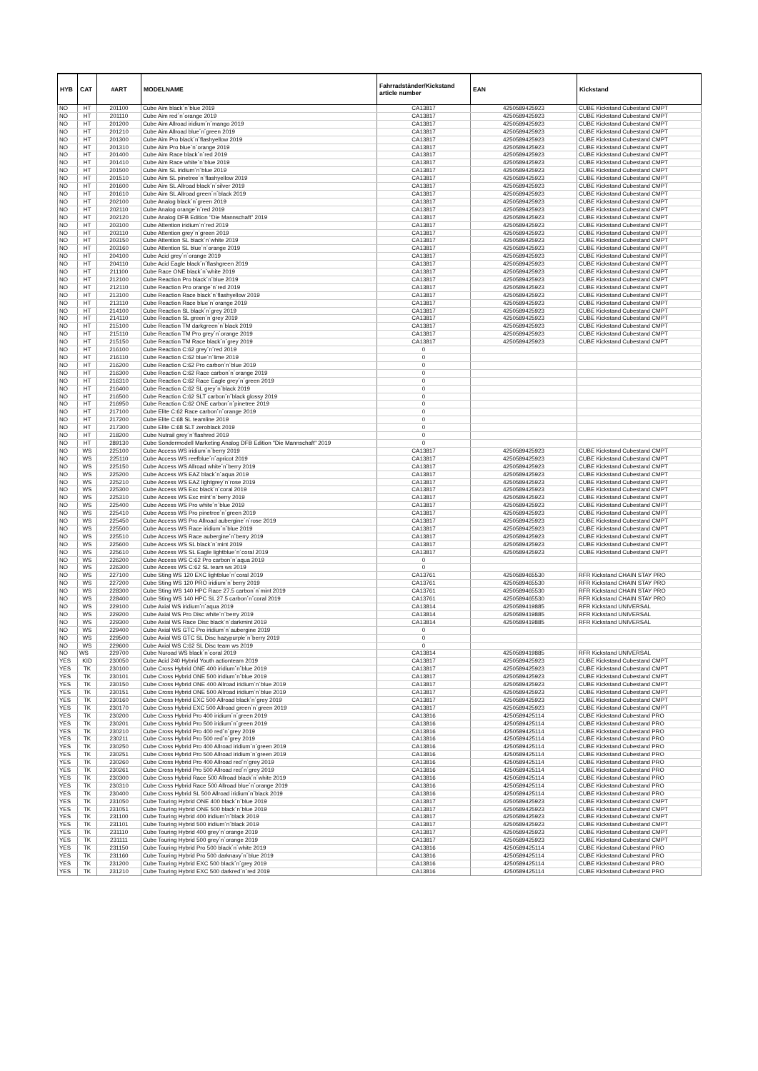| HYB | CAT | #ART | MODELNAME | Fahrradständer/Kickstand article number | EAN | Kickstand |
| --- | --- | --- | --- | --- | --- | --- |
| NO | HT | 201100 | Cube Aim black´n´blue 2019 | CA13817 | 4250589425923 | CUBE Kickstand Cubestand CMPT |
| NO | HT | 201110 | Cube Aim red´n´orange 2019 | CA13817 | 4250589425923 | CUBE Kickstand Cubestand CMPT |
| NO | HT | 201200 | Cube Aim Allroad iridium´n´mango 2019 | CA13817 | 4250589425923 | CUBE Kickstand Cubestand CMPT |
| NO | HT | 201210 | Cube Aim Allroad blue´n´green 2019 | CA13817 | 4250589425923 | CUBE Kickstand Cubestand CMPT |
| NO | HT | 201300 | Cube Aim Pro black´n´flashyellow 2019 | CA13817 | 4250589425923 | CUBE Kickstand Cubestand CMPT |
| NO | HT | 201310 | Cube Aim Pro blue´n´orange 2019 | CA13817 | 4250589425923 | CUBE Kickstand Cubestand CMPT |
| NO | HT | 201400 | Cube Aim Race black´n´red 2019 | CA13817 | 4250589425923 | CUBE Kickstand Cubestand CMPT |
| NO | HT | 201410 | Cube Aim Race white´n´blue 2019 | CA13817 | 4250589425923 | CUBE Kickstand Cubestand CMPT |
| NO | HT | 201500 | Cube Aim SL iridium´n´blue 2019 | CA13817 | 4250589425923 | CUBE Kickstand Cubestand CMPT |
| NO | HT | 201510 | Cube Aim SL pinetree´n´flashyellow 2019 | CA13817 | 4250589425923 | CUBE Kickstand Cubestand CMPT |
| NO | HT | 201600 | Cube Aim SL Allroad black´n´silver 2019 | CA13817 | 4250589425923 | CUBE Kickstand Cubestand CMPT |
| NO | HT | 201610 | Cube Aim SL Allroad green´n´black 2019 | CA13817 | 4250589425923 | CUBE Kickstand Cubestand CMPT |
| NO | HT | 202100 | Cube Analog black´n´green 2019 | CA13817 | 4250589425923 | CUBE Kickstand Cubestand CMPT |
| NO | HT | 202110 | Cube Analog orange´n´red 2019 | CA13817 | 4250589425923 | CUBE Kickstand Cubestand CMPT |
| NO | HT | 202120 | Cube Analog DFB Edition "Die Mannschaft" 2019 | CA13817 | 4250589425923 | CUBE Kickstand Cubestand CMPT |
| NO | HT | 203100 | Cube Attention iridium´n´red 2019 | CA13817 | 4250589425923 | CUBE Kickstand Cubestand CMPT |
| NO | HT | 203110 | Cube Attention grey´n´green 2019 | CA13817 | 4250589425923 | CUBE Kickstand Cubestand CMPT |
| NO | HT | 203150 | Cube Attention SL black´n´white 2019 | CA13817 | 4250589425923 | CUBE Kickstand Cubestand CMPT |
| NO | HT | 203160 | Cube Attention SL blue´n´orange 2019 | CA13817 | 4250589425923 | CUBE Kickstand Cubestand CMPT |
| NO | HT | 204100 | Cube Acid grey´n´orange 2019 | CA13817 | 4250589425923 | CUBE Kickstand Cubestand CMPT |
| NO | HT | 204110 | Cube Acid Eagle black´n´flashgreen 2019 | CA13817 | 4250589425923 | CUBE Kickstand Cubestand CMPT |
| NO | HT | 211100 | Cube Race ONE black´n´white 2019 | CA13817 | 4250589425923 | CUBE Kickstand Cubestand CMPT |
| NO | HT | 212100 | Cube Reaction Pro black´n´blue 2019 | CA13817 | 4250589425923 | CUBE Kickstand Cubestand CMPT |
| NO | HT | 212110 | Cube Reaction Pro orange´n´red 2019 | CA13817 | 4250589425923 | CUBE Kickstand Cubestand CMPT |
| NO | HT | 213100 | Cube Reaction Race black´n´flashyellow 2019 | CA13817 | 4250589425923 | CUBE Kickstand Cubestand CMPT |
| NO | HT | 213110 | Cube Reaction Race blue´n´orange 2019 | CA13817 | 4250589425923 | CUBE Kickstand Cubestand CMPT |
| NO | HT | 214100 | Cube Reaction SL black´n´grey 2019 | CA13817 | 4250589425923 | CUBE Kickstand Cubestand CMPT |
| NO | HT | 214110 | Cube Reaction SL green´n´grey 2019 | CA13817 | 4250589425923 | CUBE Kickstand Cubestand CMPT |
| NO | HT | 215100 | Cube Reaction TM darkgreen´n´black 2019 | CA13817 | 4250589425923 | CUBE Kickstand Cubestand CMPT |
| NO | HT | 215110 | Cube Reaction TM Pro grey´n´orange 2019 | CA13817 | 4250589425923 | CUBE Kickstand Cubestand CMPT |
| NO | HT | 215150 | Cube Reaction TM Race black´n´grey 2019 | CA13817 | 4250589425923 | CUBE Kickstand Cubestand CMPT |
| NO | HT | 216100 | Cube Reaction C:62 grey´n´red 2019 | 0 | | |
| NO | HT | 216110 | Cube Reaction C:62 blue´n´lime 2019 | 0 | | |
| NO | HT | 216200 | Cube Reaction C:62 Pro carbon´n´blue 2019 | 0 | | |
| NO | HT | 216300 | Cube Reaction C:62 Race carbon´n´orange 2019 | 0 | | |
| NO | HT | 216310 | Cube Reaction C:62 Race Eagle grey´n´green 2019 | 0 | | |
| NO | HT | 216400 | Cube Reaction C:62 SL grey´n´black 2019 | 0 | | |
| NO | HT | 216500 | Cube Reaction C:62 SLT carbon´n´black glossy 2019 | 0 | | |
| NO | HT | 216950 | Cube Reaction C:62 ONE carbon´n´pinetree 2019 | 0 | | |
| NO | HT | 217100 | Cube Elite C:62 Race carbon´n´orange 2019 | 0 | | |
| NO | HT | 217200 | Cube Elite C:68 SL teamline 2019 | 0 | | |
| NO | HT | 217300 | Cube Elite C:68 SLT zeroblack 2019 | 0 | | |
| NO | HT | 218200 | Cube Nutrail grey´n´flashred 2019 | 0 | | |
| NO | HT | 289130 | Cube Sondermodell Marketing Analog DFB Edition "Die Mannschaft" 2019 | 0 | | |
| NO | WS | 225100 | Cube Access WS iridium´n´berry 2019 | CA13817 | 4250589425923 | CUBE Kickstand Cubestand CMPT |
| NO | WS | 225110 | Cube Access WS reefblue´n´apricot 2019 | CA13817 | 4250589425923 | CUBE Kickstand Cubestand CMPT |
| NO | WS | 225150 | Cube Access WS Allroad white´n´berry 2019 | CA13817 | 4250589425923 | CUBE Kickstand Cubestand CMPT |
| NO | WS | 225200 | Cube Access WS EAZ black´n´aqua 2019 | CA13817 | 4250589425923 | CUBE Kickstand Cubestand CMPT |
| NO | WS | 225210 | Cube Access WS EAZ lightgrey´n´rose 2019 | CA13817 | 4250589425923 | CUBE Kickstand Cubestand CMPT |
| NO | WS | 225300 | Cube Access WS Exc black´n´coral 2019 | CA13817 | 4250589425923 | CUBE Kickstand Cubestand CMPT |
| NO | WS | 225310 | Cube Access WS Exc mint´n´berry 2019 | CA13817 | 4250589425923 | CUBE Kickstand Cubestand CMPT |
| NO | WS | 225400 | Cube Access WS Pro white´n´blue 2019 | CA13817 | 4250589425923 | CUBE Kickstand Cubestand CMPT |
| NO | WS | 225410 | Cube Access WS Pro pinetree´n´green 2019 | CA13817 | 4250589425923 | CUBE Kickstand Cubestand CMPT |
| NO | WS | 225450 | Cube Access WS Pro Allroad aubergine´n´rose 2019 | CA13817 | 4250589425923 | CUBE Kickstand Cubestand CMPT |
| NO | WS | 225500 | Cube Access WS Race iridium´n´blue 2019 | CA13817 | 4250589425923 | CUBE Kickstand Cubestand CMPT |
| NO | WS | 225510 | Cube Access WS Race aubergine´n´berry 2019 | CA13817 | 4250589425923 | CUBE Kickstand Cubestand CMPT |
| NO | WS | 225600 | Cube Access WS SL black´n´mint 2019 | CA13817 | 4250589425923 | CUBE Kickstand Cubestand CMPT |
| NO | WS | 225610 | Cube Access WS SL Eagle lightblue´n´coral 2019 | CA13817 | 4250589425923 | CUBE Kickstand Cubestand CMPT |
| NO | WS | 226200 | Cube Access WS C:62 Pro carbon´n´aqua 2019 | 0 | | |
| NO | WS | 226300 | Cube Access WS C:62 SL team ws 2019 | 0 | | |
| NO | WS | 227100 | Cube Sting WS 120 EXC lightblue´n´coral 2019 | CA13761 | 4250589465530 | RFR Kickstand CHAIN STAY PRO |
| NO | WS | 227200 | Cube Sting WS 120 PRO iridium´n´berry 2019 | CA13761 | 4250589465530 | RFR Kickstand CHAIN STAY PRO |
| NO | WS | 228300 | Cube Sting WS 140 HPC Race 27.5 carbon´n´mint 2019 | CA13761 | 4250589465530 | RFR Kickstand CHAIN STAY PRO |
| NO | WS | 228400 | Cube Sting WS 140 HPC SL 27.5 carbon´n´coral 2019 | CA13761 | 4250589465530 | RFR Kickstand CHAIN STAY PRO |
| NO | WS | 229100 | Cube Axial WS iridium´n´aqua 2019 | CA13814 | 4250589419885 | RFR Kickstand UNIVERSAL |
| NO | WS | 229200 | Cube Axial WS Pro Disc white´n´berry 2019 | CA13814 | 4250589419885 | RFR Kickstand UNIVERSAL |
| NO | WS | 229300 | Cube Axial WS Race Disc black´n´darkmint 2019 | CA13814 | 4250589419885 | RFR Kickstand UNIVERSAL |
| NO | WS | 229400 | Cube Axial WS GTC Pro iridium´n´aubergine 2019 | 0 | | |
| NO | WS | 229500 | Cube Axial WS GTC SL Disc hazypurple´n´berry 2019 | 0 | | |
| NO | WS | 229600 | Cube Axial WS C:62 SL Disc team ws 2019 | 0 | | |
| NO | WS | 229700 | Cube Nuroad WS black´n´coral 2019 | CA13814 | 4250589419885 | RFR Kickstand UNIVERSAL |
| YES | KID | 230050 | Cube Acid 240 Hybrid Youth actionteam 2019 | CA13817 | 4250589425923 | CUBE Kickstand Cubestand CMPT |
| YES | TK | 230100 | Cube Cross Hybrid ONE 400 iridium´n´blue 2019 | CA13817 | 4250589425923 | CUBE Kickstand Cubestand CMPT |
| YES | TK | 230101 | Cube Cross Hybrid ONE 500 iridium´n´blue 2019 | CA13817 | 4250589425923 | CUBE Kickstand Cubestand CMPT |
| YES | TK | 230150 | Cube Cross Hybrid ONE 400 Allroad iridium´n´blue 2019 | CA13817 | 4250589425923 | CUBE Kickstand Cubestand CMPT |
| YES | TK | 230151 | Cube Cross Hybrid ONE 500 Allroad iridium´n´blue 2019 | CA13817 | 4250589425923 | CUBE Kickstand Cubestand CMPT |
| YES | TK | 230160 | Cube Cross Hybrid EXC 500 Allroad black´n´grey 2019 | CA13817 | 4250589425923 | CUBE Kickstand Cubestand CMPT |
| YES | TK | 230170 | Cube Cross Hybrid EXC 500 Allroad green´n´green 2019 | CA13817 | 4250589425923 | CUBE Kickstand Cubestand CMPT |
| YES | TK | 230200 | Cube Cross Hybrid Pro 400 iridium´n´green 2019 | CA13816 | 4250589425114 | CUBE Kickstand Cubestand PRO |
| YES | TK | 230201 | Cube Cross Hybrid Pro 500 iridium´n´green 2019 | CA13816 | 4250589425114 | CUBE Kickstand Cubestand PRO |
| YES | TK | 230210 | Cube Cross Hybrid Pro 400 red´n´grey 2019 | CA13816 | 4250589425114 | CUBE Kickstand Cubestand PRO |
| YES | TK | 230211 | Cube Cross Hybrid Pro 500 red´n´grey 2019 | CA13816 | 4250589425114 | CUBE Kickstand Cubestand PRO |
| YES | TK | 230250 | Cube Cross Hybrid Pro 400 Allroad iridium´n´green 2019 | CA13816 | 4250589425114 | CUBE Kickstand Cubestand PRO |
| YES | TK | 230251 | Cube Cross Hybrid Pro 500 Allroad iridium´n´green 2019 | CA13816 | 4250589425114 | CUBE Kickstand Cubestand PRO |
| YES | TK | 230260 | Cube Cross Hybrid Pro 400 Allroad red´n´grey 2019 | CA13816 | 4250589425114 | CUBE Kickstand Cubestand PRO |
| YES | TK | 230261 | Cube Cross Hybrid Pro 500 Allroad red´n´grey 2019 | CA13816 | 4250589425114 | CUBE Kickstand Cubestand PRO |
| YES | TK | 230300 | Cube Cross Hybrid Race 500 Allroad black´n´white 2019 | CA13816 | 4250589425114 | CUBE Kickstand Cubestand PRO |
| YES | TK | 230310 | Cube Cross Hybrid Race 500 Allroad blue´n´orange 2019 | CA13816 | 4250589425114 | CUBE Kickstand Cubestand PRO |
| YES | TK | 230400 | Cube Cross Hybrid SL 500 Allroad iridium´n´black 2019 | CA13816 | 4250589425114 | CUBE Kickstand Cubestand PRO |
| YES | TK | 231050 | Cube Touring Hybrid ONE 400 black´n´blue 2019 | CA13817 | 4250589425923 | CUBE Kickstand Cubestand CMPT |
| YES | TK | 231051 | Cube Touring Hybrid ONE 500 black´n´blue 2019 | CA13817 | 4250589425923 | CUBE Kickstand Cubestand CMPT |
| YES | TK | 231100 | Cube Touring Hybrid 400 iridium´n´black 2019 | CA13817 | 4250589425923 | CUBE Kickstand Cubestand CMPT |
| YES | TK | 231101 | Cube Touring Hybrid 500 iridium´n´black 2019 | CA13817 | 4250589425923 | CUBE Kickstand Cubestand CMPT |
| YES | TK | 231110 | Cube Touring Hybrid 400 grey´n´orange 2019 | CA13817 | 4250589425923 | CUBE Kickstand Cubestand CMPT |
| YES | TK | 231111 | Cube Touring Hybrid 500 grey´n´orange 2019 | CA13817 | 4250589425923 | CUBE Kickstand Cubestand CMPT |
| YES | TK | 231150 | Cube Touring Hybrid Pro 500 black´n´white 2019 | CA13816 | 4250589425114 | CUBE Kickstand Cubestand PRO |
| YES | TK | 231160 | Cube Touring Hybrid Pro 500 darknavy´n´blue 2019 | CA13816 | 4250589425114 | CUBE Kickstand Cubestand PRO |
| YES | TK | 231200 | Cube Touring Hybrid EXC 500 black´n´grey 2019 | CA13816 | 4250589425114 | CUBE Kickstand Cubestand PRO |
| YES | TK | 231210 | Cube Touring Hybrid EXC 500 darkred´n´red 2019 | CA13816 | 4250589425114 | CUBE Kickstand Cubestand PRO |